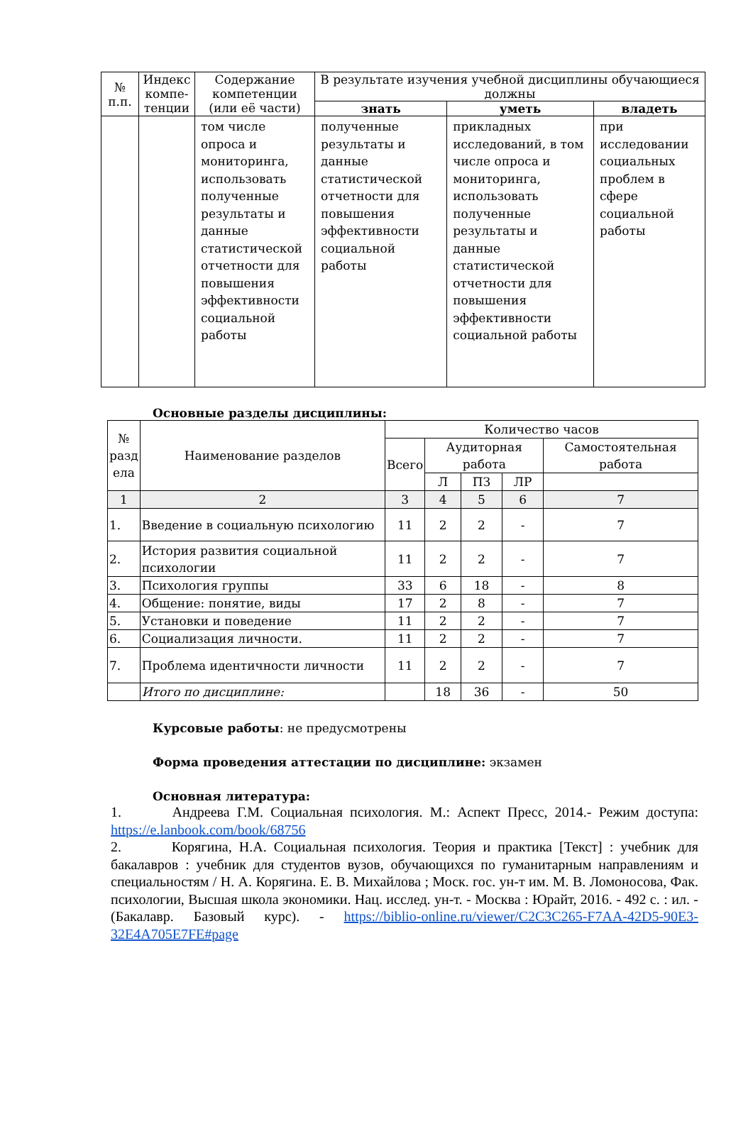| № п.п. | Индекс компе-тенции | Содержание компетенции (или её части) | В результате изучения учебной дисциплины обучающиеся должны | | |
| --- | --- | --- | --- | --- | --- |
| | | | знать | уметь | владеть |
| | | том числе опроса и мониторинга, использовать полученные результаты и данные статистической отчетности для повышения эффективности социальной работы | полученные результаты и данные статистической отчетности для повышения эффективности социальной работы | прикладных исследований, в том числе опроса и мониторинга, использовать полученные результаты и данные статистической отчетности для повышения эффективности социальной работы | при исследовании социальных проблем в сфере социальной работы |
Основные разделы дисциплины:
| № разд ела | Наименование разделов | Количество часов | | | | |
| --- | --- | --- | --- | --- | --- | --- |
| | | Всего | Аудиторная работа | | | Самостоятельная работа |
| | | | Л | ПЗ | ЛР | |
| 1 | 2 | 3 | 4 | 5 | 6 | 7 |
| 1. | Введение в социальную психологию | 11 | 2 | 2 | - | 7 |
| 2. | История развития социальной психологии | 11 | 2 | 2 | - | 7 |
| 3. | Психология группы | 33 | 6 | 18 | - | 8 |
| 4. | Общение: понятие, виды | 17 | 2 | 8 | - | 7 |
| 5. | Установки и поведение | 11 | 2 | 2 | - | 7 |
| 6. | Социализация личности. | 11 | 2 | 2 | - | 7 |
| 7. | Проблема идентичности личности | 11 | 2 | 2 | - | 7 |
| | Итого по дисциплине: | | 18 | 36 | - | 50 |
Курсовые работы: не предусмотрены
Форма проведения аттестации по дисциплине: экзамен
Основная литература:
1. Андреева Г.М. Социальная психология. М.: Аспект Пресс, 2014.- Режим доступа: https://e.lanbook.com/book/68756
2. Корягина, Н.А. Социальная психология. Теория и практика [Текст] : учебник для бакалавров : учебник для студентов вузов, обучающихся по гуманитарным направлениям и специальностям / Н. А. Корягина. Е. В. Михайлова ; Моск. гос. ун-т им. М. В. Ломоносова, Фак. психологии, Высшая школа экономики. Нац. исслед. ун-т. - Москва : Юрайт, 2016. - 492 с. : ил. - (Бакалавр. Базовый курс). - https://biblio-online.ru/viewer/C2C3C265-F7AA-42D5-90E3-32E4A705E7FE#page